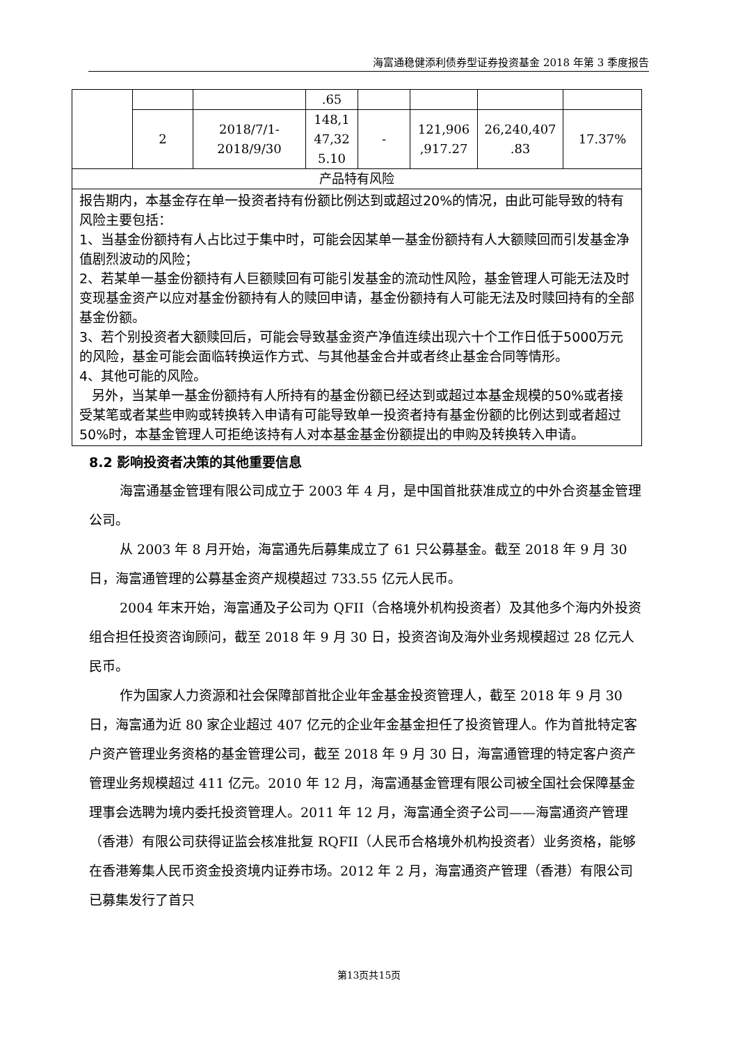海富通稳健添利债券型证券投资基金 2018 年第 3 季度报告
| | | | .65 | | | | |
| | 2 | 2018/7/1- 2018/9/30 | 148,1 47,32 5.10 | - | 121,906 ,917.27 | 26,240,407 .83 | 17.37% |
| 产品特有风险 | | | | | | | |
| 报告期内，本基金存在单一投资者持有份额比例达到或超过20%的情况，由此可能导致的特有风险主要包括： 1、当基金份额持有人占比过于集中时，可能会因某单一基金份额持有人大额赎回而引发基金净值剧烈波动的风险； 2、若某单一基金份额持有人巨额赎回有可能引发基金的流动性风险，基金管理人可能无法及时变现基金资产以应对基金份额持有人的赎回申请，基金份额持有人可能无法及时赎回持有的全部基金份额。 3、若个别投资者大额赎回后，可能会导致基金资产净值连续出现六十个工作日低于5000万元的风险，基金可能会面临转换运作方式、与其他基金合并或者终止基金合同等情形。 4、其他可能的风险。 另外，当某单一基金份额持有人所持有的基金份额已经达到或超过本基金规模的50%或者接受某笔或者某些申购或转换转入申请有可能导致单一投资者持有基金份额的比例达到或者超过50%时，本基金管理人可拒绝该持有人对本基金基金份额提出的申购及转换转入申请。 | | | | | | | |
8.2 影响投资者决策的其他重要信息
海富通基金管理有限公司成立于 2003 年 4 月，是中国首批获准成立的中外合资基金管理公司。
从 2003 年 8 月开始，海富通先后募集成立了 61 只公募基金。截至 2018 年 9 月 30 日，海富通管理的公募基金资产规模超过 733.55 亿元人民币。
2004 年末开始，海富通及子公司为 QFII（合格境外机构投资者）及其他多个海内外投资组合担任投资咨询顾问，截至 2018 年 9 月 30 日，投资咨询及海外业务规模超过 28 亿元人民币。
作为国家人力资源和社会保障部首批企业年金基金投资管理人，截至 2018 年 9 月 30 日，海富通为近 80 家企业超过 407 亿元的企业年金基金担任了投资管理人。作为首批特定客户资产管理业务资格的基金管理公司，截至 2018 年 9 月 30 日，海富通管理的特定客户资产管理业务规模超过 411 亿元。2010 年 12 月，海富通基金管理有限公司被全国社会保障基金理事会选聘为境内委托投资管理人。2011 年 12 月，海富通全资子公司——海富通资产管理（香港）有限公司获得证监会核准批复 RQFII（人民币合格境外机构投资者）业务资格，能够在香港筹集人民币资金投资境内证券市场。2012 年 2 月，海富通资产管理（香港）有限公司已募集发行了首只
第13页共15页